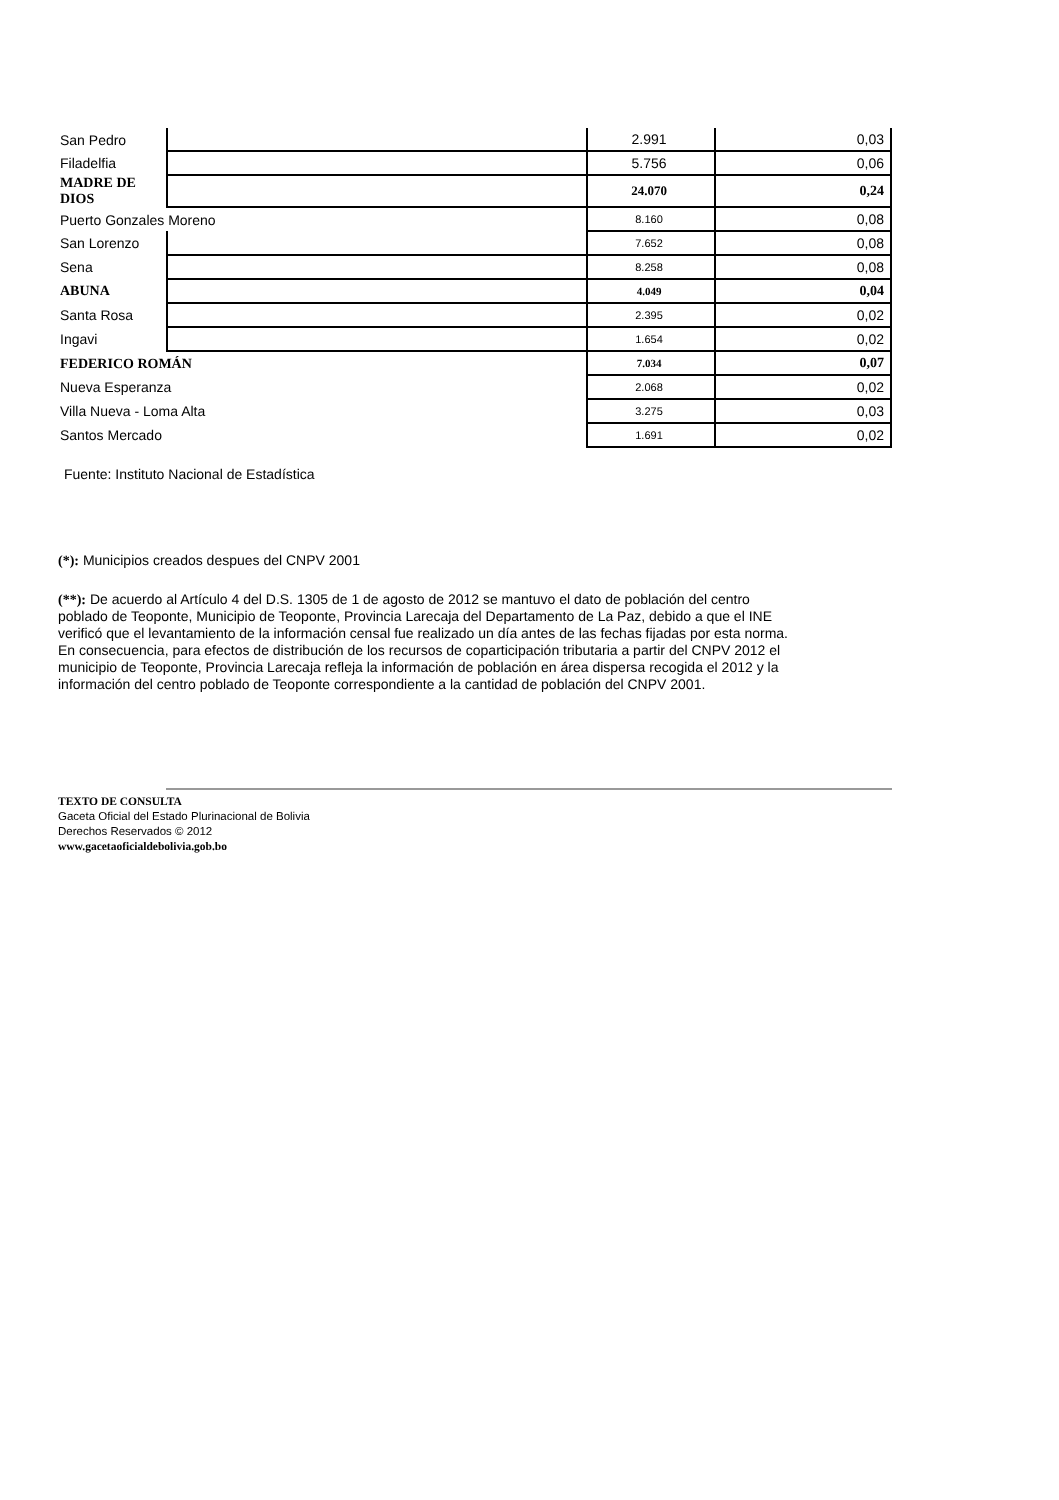| San Pedro | | 2.991 | 0,03 |
| Filadelfia | | 5.756 | 0,06 |
| MADRE DE DIOS | | 24.070 | 0,24 |
| Puerto Gonzales Moreno | | 8.160 | 0,08 |
| San Lorenzo | | 7.652 | 0,08 |
| Sena | | 8.258 | 0,08 |
| ABUNA | | 4.049 | 0,04 |
| Santa Rosa | | 2.395 | 0,02 |
| Ingavi | | 1.654 | 0,02 |
| FEDERICO ROMÁN | | 7.034 | 0,07 |
| Nueva Esperanza | | 2.068 | 0,02 |
| Villa Nueva - Loma Alta | | 3.275 | 0,03 |
| Santos Mercado | | 1.691 | 0,02 |
Fuente: Instituto Nacional de Estadística
(*): Municipios creados despues del CNPV 2001
(**): De acuerdo al Artículo 4 del D.S. 1305 de 1 de agosto de 2012 se mantuvo el dato de población del centro poblado de Teoponte, Municipio de Teoponte, Provincia Larecaja del Departamento de La Paz, debido a que el INE verificó que el levantamiento de la información censal fue realizado un día antes de las fechas fijadas por esta norma. En consecuencia, para efectos de distribución de los recursos de coparticipación tributaria a partir del CNPV 2012 el municipio de Teoponte, Provincia Larecaja refleja la información de población en área dispersa recogida el 2012 y la información del centro poblado de Teoponte correspondiente a la cantidad de población del CNPV 2001.
TEXTO DE CONSULTA
Gaceta Oficial del Estado Plurinacional de Bolivia
Derechos Reservados © 2012
www.gacetaoficialdebolivia.gob.bo